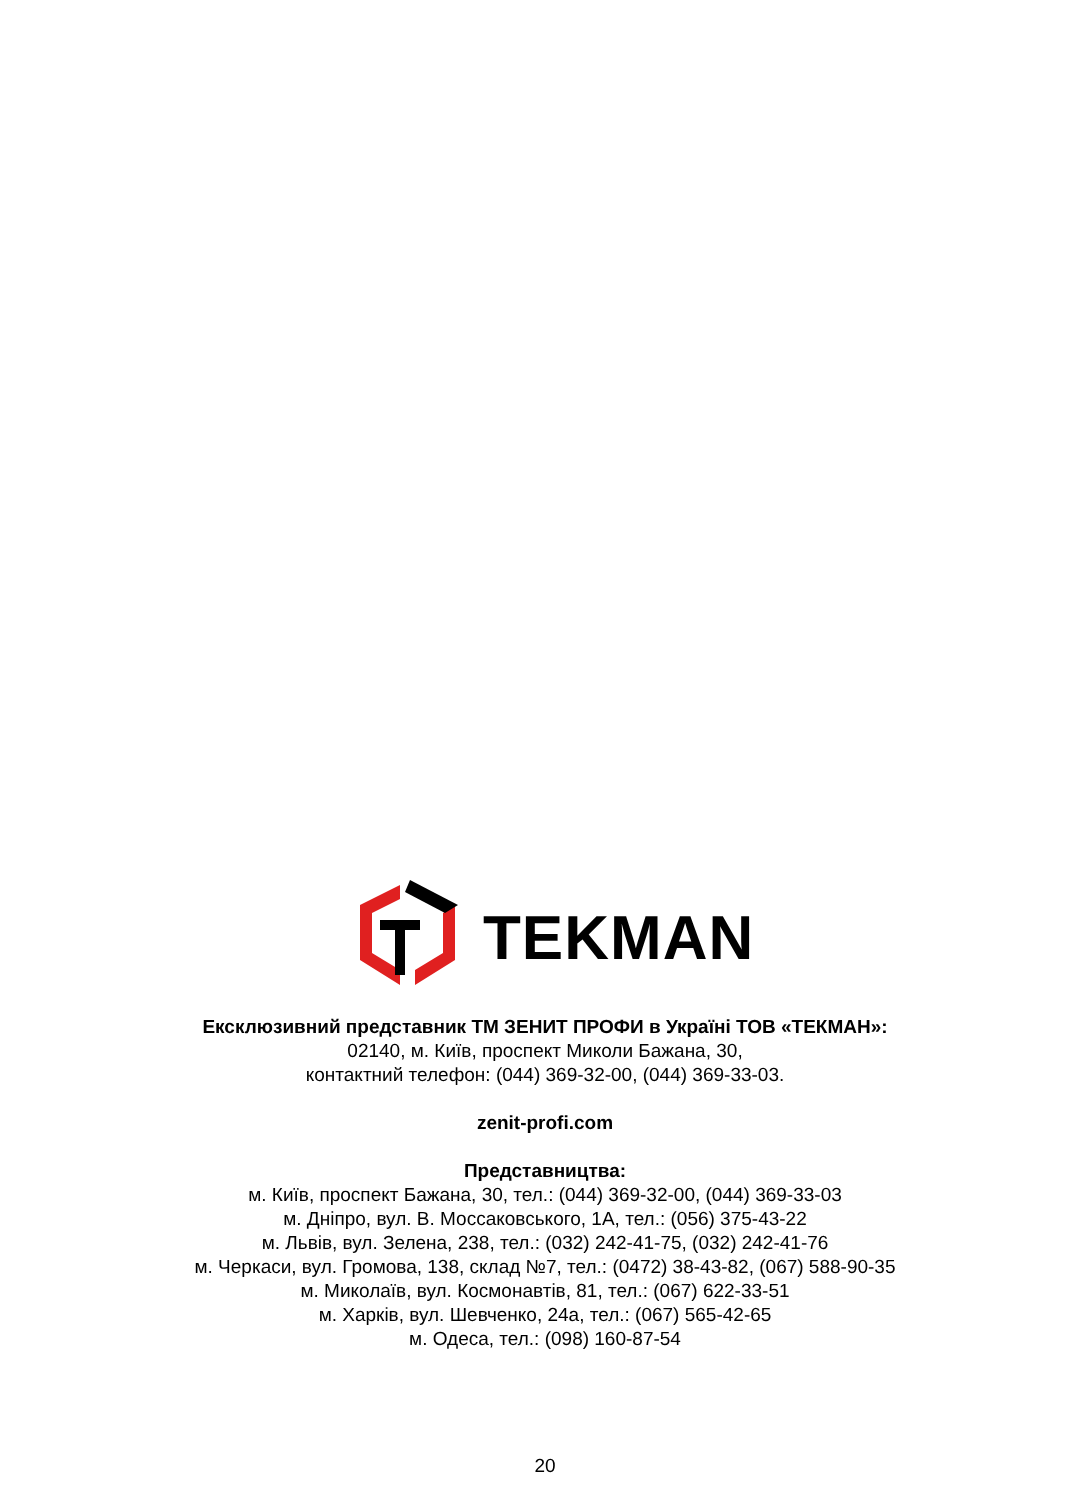TEKMAN
Ексклюзивний представник ТМ ЗЕНИТ ПРОФИ в Україні ТОВ «ТЕКМАН»:
02140, м. Київ, проспект Миколи Бажана, 30,
контактний телефон: (044) 369-32-00, (044) 369-33-03.
zenit-profi.com
Представництва:
м. Київ, проспект Бажана, 30, тел.: (044) 369-32-00, (044) 369-33-03
м. Дніпро, вул. В. Моссаковського, 1А, тел.: (056) 375-43-22
м. Львів, вул. Зелена, 238, тел.: (032) 242-41-75, (032) 242-41-76
м. Черкаси, вул. Громова, 138, склад №7, тел.: (0472) 38-43-82, (067) 588-90-35
м. Миколаїв, вул. Космонавтів, 81, тел.: (067) 622-33-51
м. Харків, вул. Шевченко, 24а, тел.: (067) 565-42-65
м. Одеса, тел.: (098) 160-87-54
20